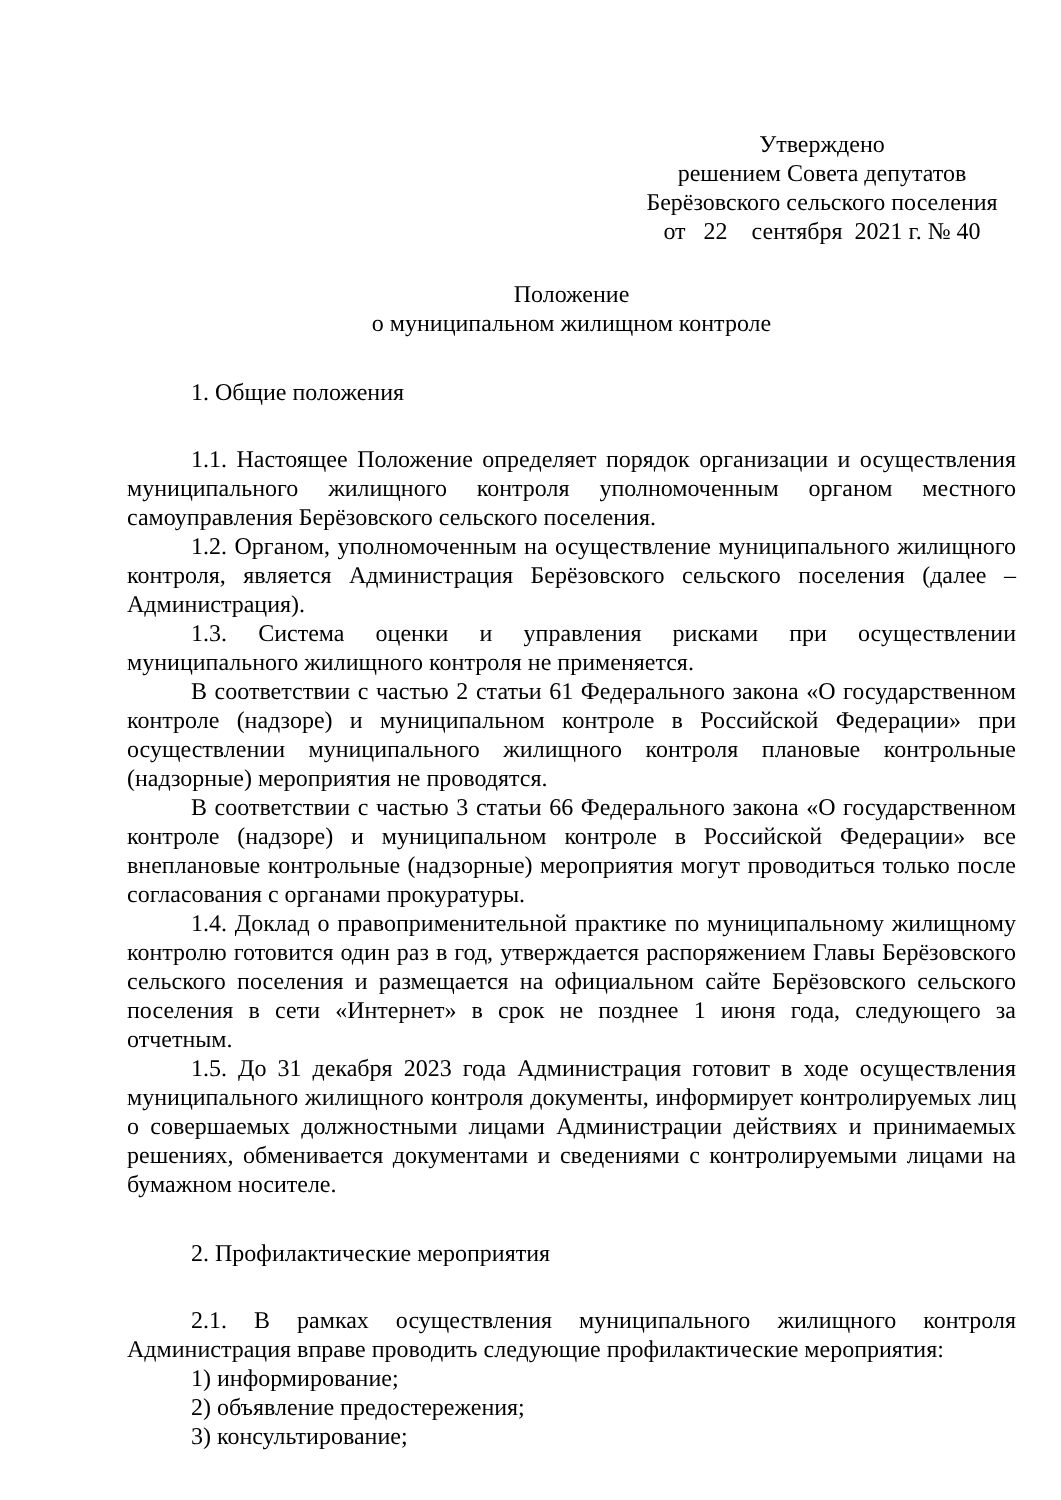Утверждено
решением Совета депутатов
Берёзовского сельского поселения
от 22 сентября 2021 г. № 40
Положение
о муниципальном жилищном контроле
1. Общие положения
1.1. Настоящее Положение определяет порядок организации и осуществления муниципального жилищного контроля уполномоченным органом местного самоуправления Берёзовского сельского поселения.
1.2. Органом, уполномоченным на осуществление муниципального жилищного контроля, является Администрация Берёзовского сельского поселения (далее – Администрация).
1.3. Система оценки и управления рисками при осуществлении муниципального жилищного контроля не применяется.
В соответствии с частью 2 статьи 61 Федерального закона «О государственном контроле (надзоре) и муниципальном контроле в Российской Федерации» при осуществлении муниципального жилищного контроля плановые контрольные (надзорные) мероприятия не проводятся.
В соответствии с частью 3 статьи 66 Федерального закона «О государственном контроле (надзоре) и муниципальном контроле в Российской Федерации» все внеплановые контрольные (надзорные) мероприятия могут проводиться только после согласования с органами прокуратуры.
1.4. Доклад о правоприменительной практике по муниципальному жилищному контролю готовится один раз в год, утверждается распоряжением Главы Берёзовского сельского поселения и размещается на официальном сайте Берёзовского сельского поселения в сети «Интернет» в срок не позднее 1 июня года, следующего за отчетным.
1.5. До 31 декабря 2023 года Администрация готовит в ходе осуществления муниципального жилищного контроля документы, информирует контролируемых лиц о совершаемых должностными лицами Администрации действиях и принимаемых решениях, обменивается документами и сведениями с контролируемыми лицами на бумажном носителе.
2. Профилактические мероприятия
2.1. В рамках осуществления муниципального жилищного контроля Администрация вправе проводить следующие профилактические мероприятия:
1) информирование;
2) объявление предостережения;
3) консультирование;